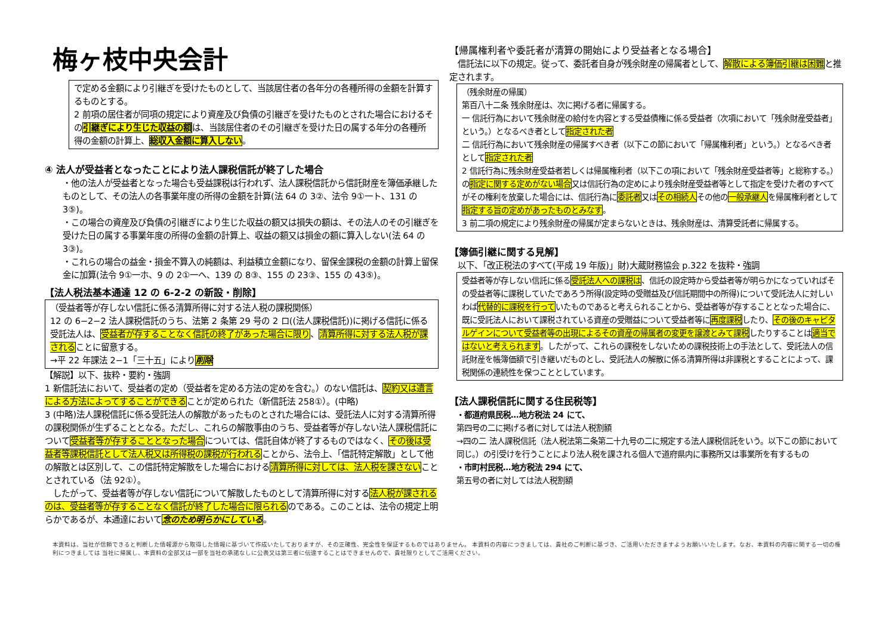梅ヶ枝中央会計
で定める金額により引継ぎを受けたものとして、当該居住者の各年分の各種所得の金額を計算するものとする。
2 前項の居住者が同項の規定により資産及び負債の引継ぎを受けたものとされた場合におけるその引継ぎにより生じた収益の額は、当該居住者のその引継ぎを受けた日の属する年分の各種所得の金額の計算上、総収入金額に算入しない。
④ 法人が受益者となったことにより法人課税信託が終了した場合
・他の法人が受益者となった場合も受益課税は行われず、法人課税信託から信託財産を簿価承継したものとして、その法人の各事業年度の所得の金額を計算(法 64 の 3②、法令 9①一ト、131 の 3⑤)。
・この場合の資産及び負債の引継ぎにより生じた収益の額又は損失の額は、その法人のその引継ぎを受けた日の属する事業年度の所得の金額の計算上、収益の額又は損金の額に算入しない(法 64 の 3③)。
・これらの場合の益金・損金不算入の純額は、利益積立金額になり、留保金課税の金額の計算上留保金に加算(法令 9①一ホ、9 の 2①一ヘ、139 の 8③、155 の 23③、155 の 43⑤)。
【法人税法基本通達 12 の 6-2-2 の新設・削除】
（受益者等が存しない信託に係る清算所得に対する法人税の課税関係）
12 の 6−2−2 法人課税信託のうち、法第 2 条第 29 号の 2 ロ((法人課税信託))に掲げる信託に係る受託法人は、受益者が存することなく信託の終了があった場合に限り、清算所得に対する法人税が課されることに留意する。
→平 22 年課法 2−1「三十五」により削除
【解説】以下、抜粋・要約・強調
1 新信託法において、受益者の定め（受益者を定める方法の定めを含む。）のない信託は、契約又は遺言による方法によってすることができることが定められた（新信託法 258①）。(中略)
3 (中略)法人課税信託に係る受託法人の解散があったものとされた場合には、受託法人に対する清算所得の課税関係が生ずることとなる。ただし、これらの解散事由のうち、受益者等が存しない法人課税信託について受益者等が存することとなった場合については、信託自体が終了するものではなく、その後は受益者等課税信託として法人税又は所得税の課税が行われることから、法令上、「信託特定解散」として他の解散とは区別して、この信託特定解散をした場合における清算所得に対しては、法人税を課さないこととされている（法 92①）。
　したがって、受益者等が存しない信託について解散したものとして清算所得に対する法人税が課されるのは、受益者等が存することなく信託が終了した場合に限られるのである。このことは、法令の規定上明らかであるが、本通達において念のため明らかにしている。
【帰属権利者や委託者が清算の開始により受益者となる場合】
　信託法に以下の規定。従って、委託者自身が残余財産の帰属者として、解散による簿価引継は困難と推定されます。
（残余財産の帰属）
第百八十二条 残余財産は、次に掲げる者に帰属する。
一 信託行為において残余財産の給付を内容とする受益債権に係る受益者（次項において「残余財産受益者」という。）となるべき者として指定された者
二 信託行為において残余財産の帰属すべき者（以下この節において「帰属権利者」という。）となるべき者として指定された者
2 信託行為に残余財産受益者若しくは帰属権利者（以下この項において「残余財産受益者等」と総称する。）の指定に関する定めがない場合又は信託行為の定めにより残余財産受益者等として指定を受けた者のすべてがその権利を放棄した場合には、信託行為に委託者又はその相続人その他の一般承継人を帰属権利者として指定する旨の定めがあったものとみなす。
3 前二項の規定により残余財産の帰属が定まらないときは、残余財産は、清算受託者に帰属する。
【簿価引継に関する見解】
　以下、「改正税法のすべて(平成 19 年版)」財)大蔵財務協会 p.322 を抜粋・強調
受益者等が存しない信託に係る受託法人への課税は、信託の設定時から受益者等が明らかになっていればその受益者等に課税していたであろう所得(設定時の受贈益及び信託期間中の所得)について受託法人に対しいわば代替的に課税を行っていたものであると考えられることから、受益者等が存することとなった場合に、既に受託法人において課税されている資産の受贈益について受益者等に再度課税したり、その後のキャピタルゲインについて受益者等の出現によるその資産の帰属者の変更を譲渡とみて課税したりすることは適当ではないと考えられます。したがって、これらの課税をしないための課税技術上の手法として、受託法人の信託財産を帳簿価額で引き継いだものとし、受託法人の解散に係る清算所得は非課税とすることによって、課税関係の連続性を保つこととしています。
【法人課税信託に関する住民税等】
・都道府県民税…地方税法 24 にて、
第四号の二に掲げる者に対しては法人税割額
→四の二 法人課税信託（法人税法第二条第二十九号の二に規定する法人課税信託をいう。以下この節において同じ。）の引受けを行うことにより法人税を課される個人で道府県内に事務所又は事業所を有するもの
・市町村民税…地方税法 294 にて、
第五号の者に対しては法人税割額
本資料は、当社が信頼できると判断した情報源から取得した情報に基づいて作成いたしておりますが、その正確性、完全性を保証するものではありません。 本資料の内容につきましては、貴社のご判断に基づき、ご活用いただきますようお願いいたします。なお、本資料の内容に関する一切の権利につきましては 当社に帰属し、本資料の全部又は一部を当社の承諾なしに公表又は第三者に伝達することはできませんので、貴社限りとしてご活用ください。